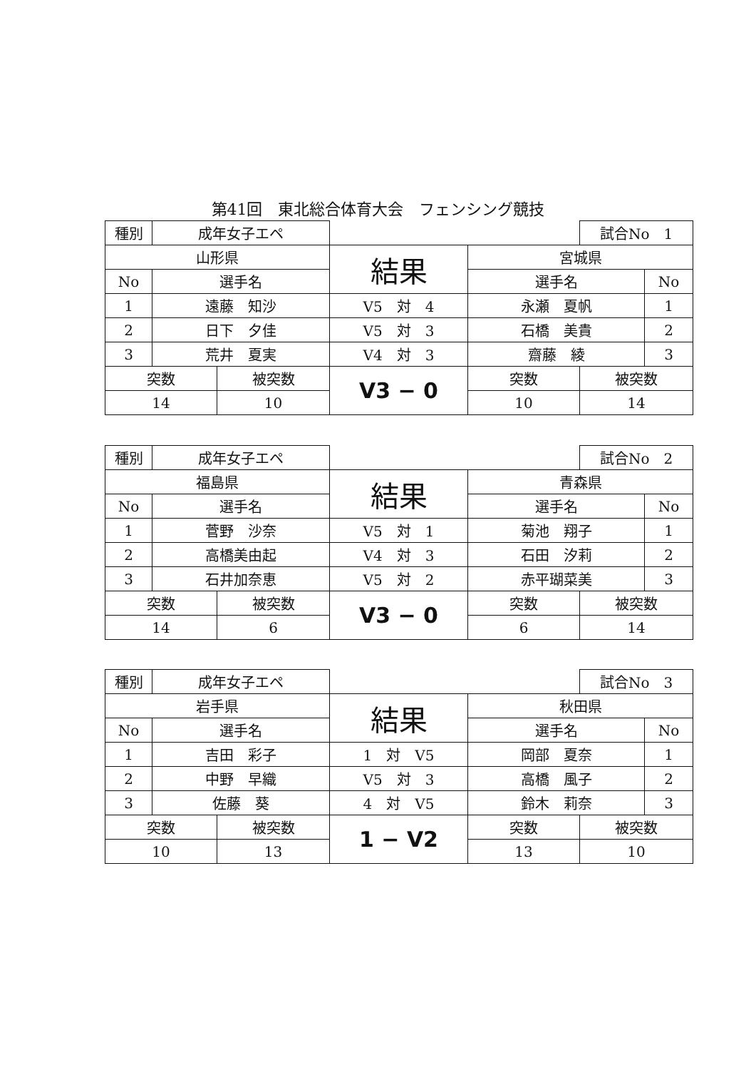第41回　東北総合体育大会　フェンシング競技
| 種別 | 成年女子エペ | | | | 試合No 1 | |
| 山形県 | | | 結果 | 宮城県 | | |
| No | 選手名 | | | 選手名 | | No |
| 1 | 遠藤 知沙 | | V5 対 4 | 永瀬 夏帆 | | 1 |
| 2 | 日下 夕佳 | | V5 対 3 | 石橋 美貴 | | 2 |
| 3 | 荒井 夏実 | | V4 対 3 | 齋藤 綾 | | 3 |
| 突数 | | 被突数 | V3 − 0 | 突数 | 被突数 | |
| 14 | | 10 | | 10 | 14 | |
| 種別 | 成年女子エペ | | | | 試合No 2 | |
| 福島県 | | | 結果 | 青森県 | | |
| No | 選手名 | | | 選手名 | | No |
| 1 | 菅野 沙奈 | | V5 対 1 | 菊池 翔子 | | 1 |
| 2 | 高橋美由起 | | V4 対 3 | 石田 汐莉 | | 2 |
| 3 | 石井加奈恵 | | V5 対 2 | 赤平瑚菜美 | | 3 |
| 突数 | | 被突数 | V3 − 0 | 突数 | 被突数 | |
| 14 | | 6 | | 6 | 14 | |
| 種別 | 成年女子エペ | | | | 試合No 3 | |
| 岩手県 | | | 結果 | 秋田県 | | |
| No | 選手名 | | | 選手名 | | No |
| 1 | 吉田 彩子 | | 1 対 V5 | 岡部 夏奈 | | 1 |
| 2 | 中野 早織 | | V5 対 3 | 高橋 風子 | | 2 |
| 3 | 佐藤 葵 | | 4 対 V5 | 鈴木 莉奈 | | 3 |
| 突数 | | 被突数 | 1 − V2 | 突数 | 被突数 | |
| 10 | | 13 | | 13 | 10 | |